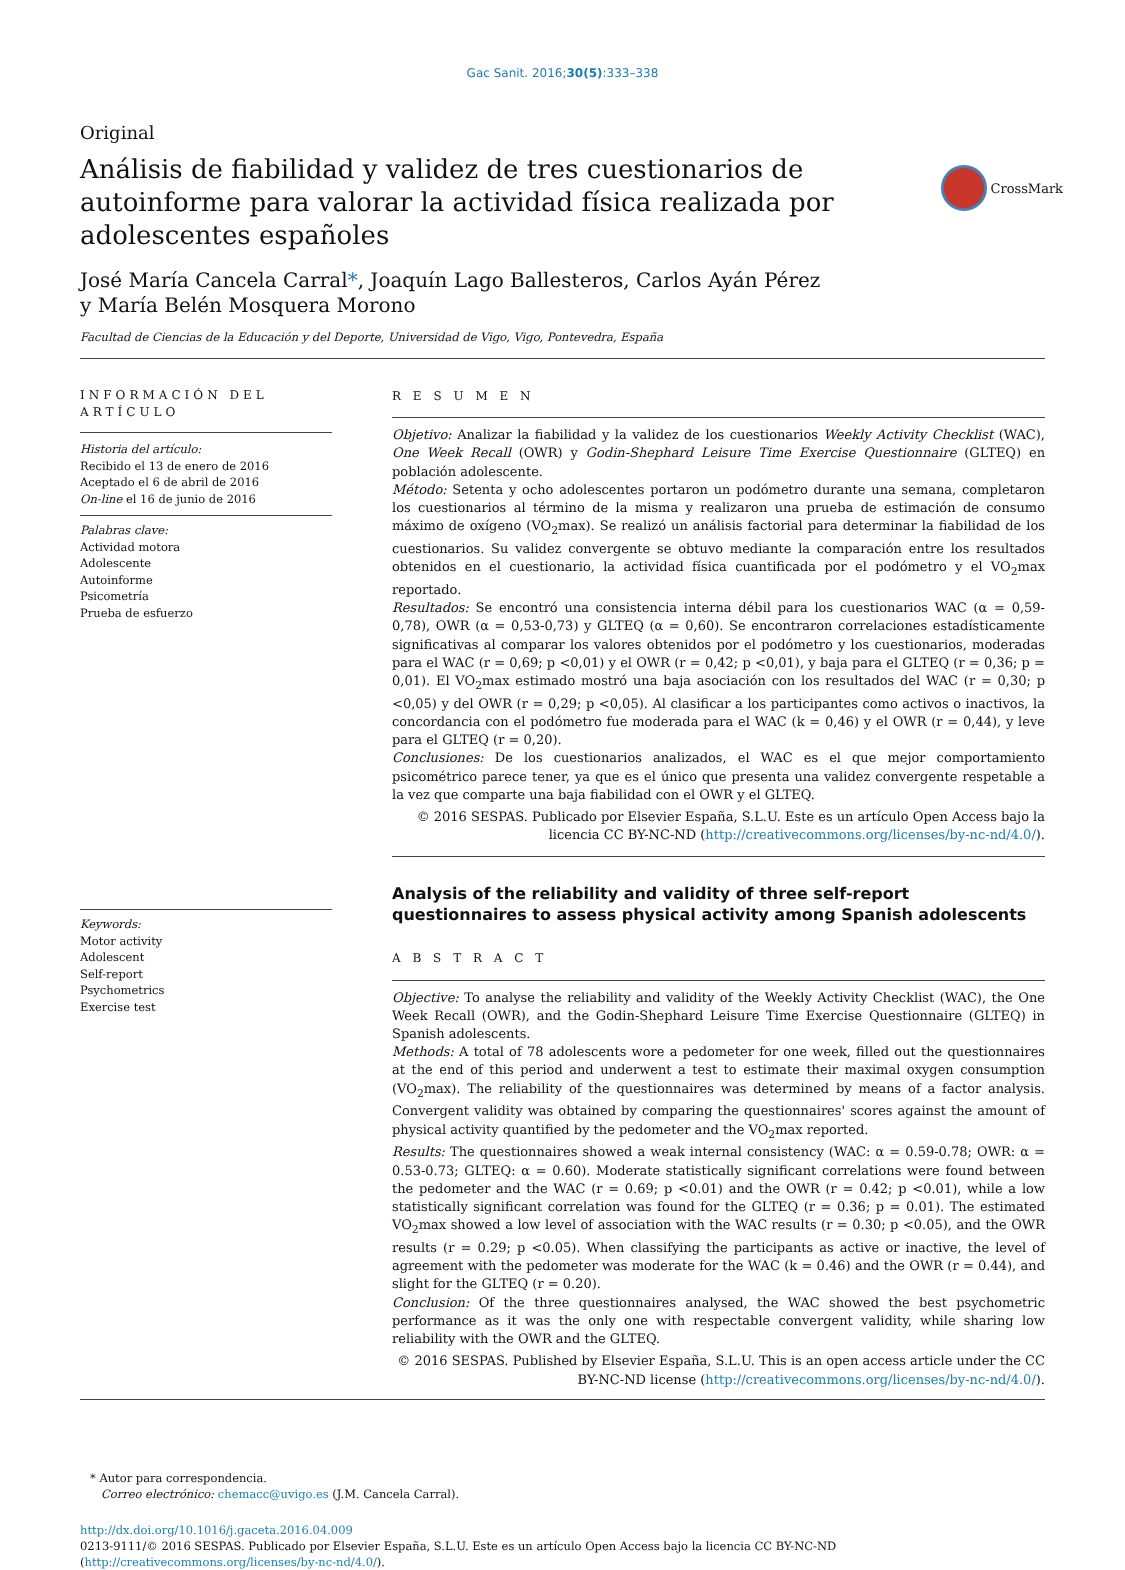Gac Sanit. 2016;30(5):333–338
Original
Análisis de fiabilidad y validez de tres cuestionarios de autoinforme para valorar la actividad física realizada por adolescentes españoles
CrossMark
José María Cancela Carral*, Joaquín Lago Ballesteros, Carlos Ayán Pérez
y María Belén Mosquera Morono
Facultad de Ciencias de la Educación y del Deporte, Universidad de Vigo, Vigo, Pontevedra, España
INFORMACIÓN DEL ARTÍCULO
Historia del artículo:
Recibido el 13 de enero de 2016
Aceptado el 6 de abril de 2016
On-line el 16 de junio de 2016
Palabras clave:
Actividad motora
Adolescente
Autoinforme
Psicometría
Prueba de esfuerzo
Keywords:
Motor activity
Adolescent
Self-report
Psychometrics
Exercise test
R E S U M E N
Objetivo: Analizar la fiabilidad y la validez de los cuestionarios Weekly Activity Checklist (WAC), One Week Recall (OWR) y Godin-Shephard Leisure Time Exercise Questionnaire (GLTEQ) en población adolescente.
Método: Setenta y ocho adolescentes portaron un podómetro durante una semana, completaron los cuestionarios al término de la misma y realizaron una prueba de estimación de consumo máximo de oxígeno (VO<sub>2</sub>max). Se realizó un análisis factorial para determinar la fiabilidad de los cuestionarios. Su validez convergente se obtuvo mediante la comparación entre los resultados obtenidos en el cuestionario, la actividad física cuantificada por el podómetro y el VO<sub>2</sub>max reportado.
Resultados: Se encontró una consistencia interna débil para los cuestionarios WAC (α = 0,59-0,78), OWR (α = 0,53-0,73) y GLTEQ (α = 0,60). Se encontraron correlaciones estadísticamente significativas al comparar los valores obtenidos por el podómetro y los cuestionarios, moderadas para el WAC (r = 0,69; p <0,01) y el OWR (r = 0,42; p <0,01), y baja para el GLTEQ (r = 0,36; p = 0,01). El VO<sub>2</sub>max estimado mostró una baja asociación con los resultados del WAC (r = 0,30; p <0,05) y del OWR (r = 0,29; p <0,05). Al clasificar a los participantes como activos o inactivos, la concordancia con el podómetro fue moderada para el WAC (k = 0,46) y el OWR (r = 0,44), y leve para el GLTEQ (r = 0,20).
Conclusiones: De los cuestionarios analizados, el WAC es el que mejor comportamiento psicométrico parece tener, ya que es el único que presenta una validez convergente respetable a la vez que comparte una baja fiabilidad con el OWR y el GLTEQ.
© 2016 SESPAS. Publicado por Elsevier España, S.L.U. Este es un artículo Open Access bajo la licencia CC BY-NC-ND (http://creativecommons.org/licenses/by-nc-nd/4.0/).
Analysis of the reliability and validity of three self-report questionnaires to assess physical activity among Spanish adolescents
A B S T R A C T
Objective: To analyse the reliability and validity of the Weekly Activity Checklist (WAC), the One Week Recall (OWR), and the Godin-Shephard Leisure Time Exercise Questionnaire (GLTEQ) in Spanish adolescents.
Methods: A total of 78 adolescents wore a pedometer for one week, filled out the questionnaires at the end of this period and underwent a test to estimate their maximal oxygen consumption (VO<sub>2</sub>max). The reliability of the questionnaires was determined by means of a factor analysis. Convergent validity was obtained by comparing the questionnaires' scores against the amount of physical activity quantified by the pedometer and the VO<sub>2</sub>max reported.
Results: The questionnaires showed a weak internal consistency (WAC: α = 0.59-0.78; OWR: α = 0.53-0.73; GLTEQ: α = 0.60). Moderate statistically significant correlations were found between the pedometer and the WAC (r = 0.69; p <0.01) and the OWR (r = 0.42; p <0.01), while a low statistically significant correlation was found for the GLTEQ (r = 0.36; p = 0.01). The estimated VO<sub>2</sub>max showed a low level of association with the WAC results (r = 0.30; p <0.05), and the OWR results (r = 0.29; p <0.05). When classifying the participants as active or inactive, the level of agreement with the pedometer was moderate for the WAC (k = 0.46) and the OWR (r = 0.44), and slight for the GLTEQ (r = 0.20).
Conclusion: Of the three questionnaires analysed, the WAC showed the best psychometric performance as it was the only one with respectable convergent validity, while sharing low reliability with the OWR and the GLTEQ.
© 2016 SESPAS. Published by Elsevier España, S.L.U. This is an open access article under the CC BY-NC-ND license (http://creativecommons.org/licenses/by-nc-nd/4.0/).
* Autor para correspondencia.
Correo electrónico: chemacc@uvigo.es (J.M. Cancela Carral).
http://dx.doi.org/10.1016/j.gaceta.2016.04.009
0213-9111/© 2016 SESPAS. Publicado por Elsevier España, S.L.U. Este es un artículo Open Access bajo la licencia CC BY-NC-ND (http://creativecommons.org/licenses/by-nc-nd/4.0/).